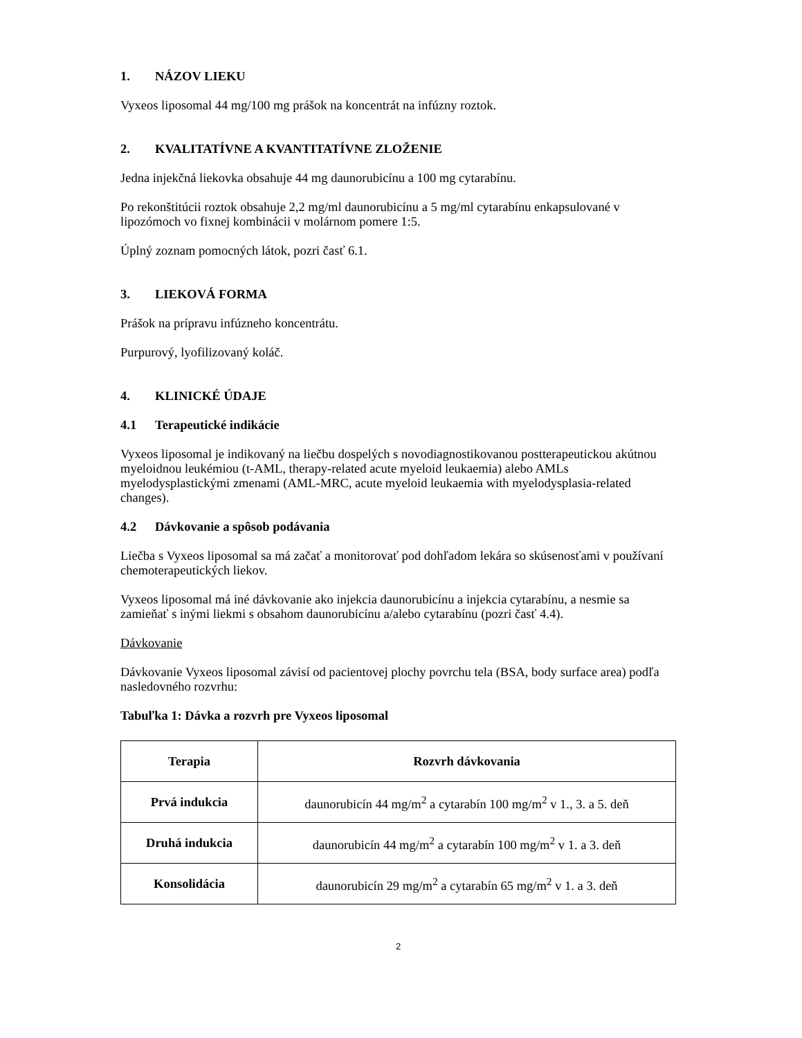1. NÁZOV LIEKU
Vyxeos liposomal 44 mg/100 mg prášok na koncentrát na infúzny roztok.
2. KVALITATÍVNE A KVANTITATÍVNE ZLOŽENIE
Jedna injekčná liekovka obsahuje 44 mg daunorubicínu a 100 mg cytarabínu.
Po rekonštitúcii roztok obsahuje 2,2 mg/ml daunorubicínu a 5 mg/ml cytarabínu enkapsulované v lipozómoch vo fixnej kombinácii v molárnom pomere 1:5.
Úplný zoznam pomocných látok, pozri časť 6.1.
3. LIEKOVÁ FORMA
Prášok na prípravu infúzneho koncentrátu.
Purpurový, lyofilizovaný koláč.
4. KLINICKÉ ÚDAJE
4.1 Terapeutické indikácie
Vyxeos liposomal je indikovaný na liečbu dospelých s novodiagnostikovanou postterapeutickou akútnou myeloidnou leukémiou (t-AML, therapy-related acute myeloid leukaemia) alebo AMLs myelodysplastickými zmenami (AML-MRC, acute myeloid leukaemia with myelodysplasia-related changes).
4.2 Dávkovanie a spôsob podávania
Liečba s Vyxeos liposomal sa má začať a monitorovať pod dohľadom lekára so skúsenosťami v používaní chemoterapeutických liekov.
Vyxeos liposomal má iné dávkovanie ako injekcia daunorubicínu a injekcia cytarabínu, a nesmie sa zamieňať s inými liekmi s obsahom daunorubicínu a/alebo cytarabínu (pozri časť 4.4).
Dávkovanie
Dávkovanie Vyxeos liposomal závisí od pacientovej plochy povrchu tela (BSA, body surface area) podľa nasledovného rozvrhu:
Tabuľka 1: Dávka a rozvrh pre Vyxeos liposomal
| Terapia | Rozvrh dávkovania |
| --- | --- |
| Prvá indukcia | daunorubicín 44 mg/m<sup>2</sup> a cytarabín 100 mg/m<sup>2</sup> v 1., 3. a 5. deň |
| Druhá indukcia | daunorubicín 44 mg/m<sup>2</sup> a cytarabín 100 mg/m<sup>2</sup> v 1. a 3. deň |
| Konsolidácia | daunorubicín 29 mg/m<sup>2</sup> a cytarabín 65 mg/m<sup>2</sup> v 1. a 3. deň |
2